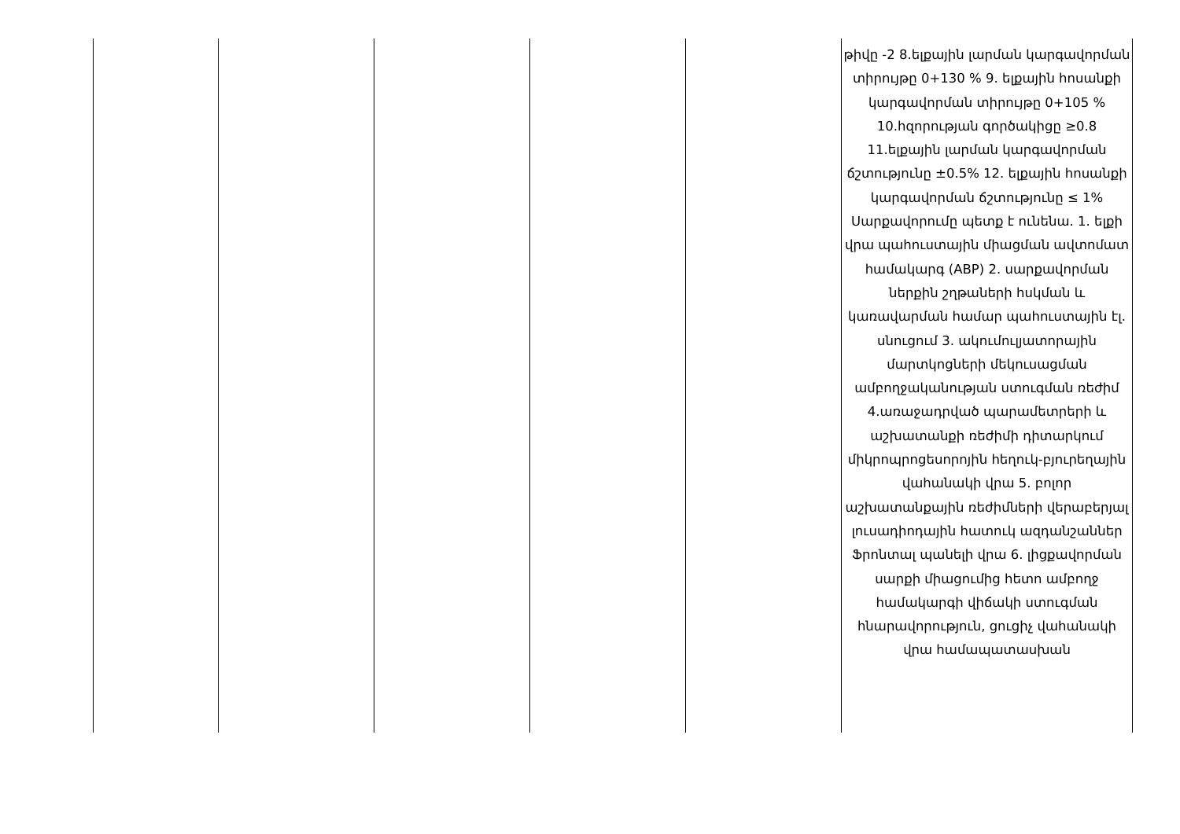| | | | | | թիվը -2 8.ելքային լարման կարգավորման տիրույթը 0+130 % 9. ելքային հոսանքի կարգավորման տիրույթը 0+105 % 10.հզորության գործակիցը ≥0.8 11.ելքային լարման կարգավորման ճշտությունը ±0.5% 12. ելքային հոսանքի կարգավորման ճշտությունը ≤ 1% Սարքավորումը պետք է ունենա. 1. ելքի վրա պահուստային միացման ավտոմատ համակարգ (ABP) 2. սարքավորման ներքին շղթաների հսկման և կառավարման համար պահուստային էլ. սնուցում 3. ակումուլյատորային մարտկոցների մեկուսացման ամբողջականության ստուգման ռեժիմ 4.առաջադրված պարամետրերի և աշխատանքի ռեժիմի դիտարկում միկրոպրոցեսորոյին հեղուկ-բյուրեղային վահանակի վրա 5. բոլոր աշխատանքային ռեժիմների վերաբերյալ լուսադիոդային հատուկ ազդանշաններ Ֆրոնտալ պանելի վրա 6. լիցքավորման սարքի միացումից հետո ամբողջ համակարգի վիճակի ստուգման հնարավորություն, ցուցիչ վահանակի վրա համապատասխան |